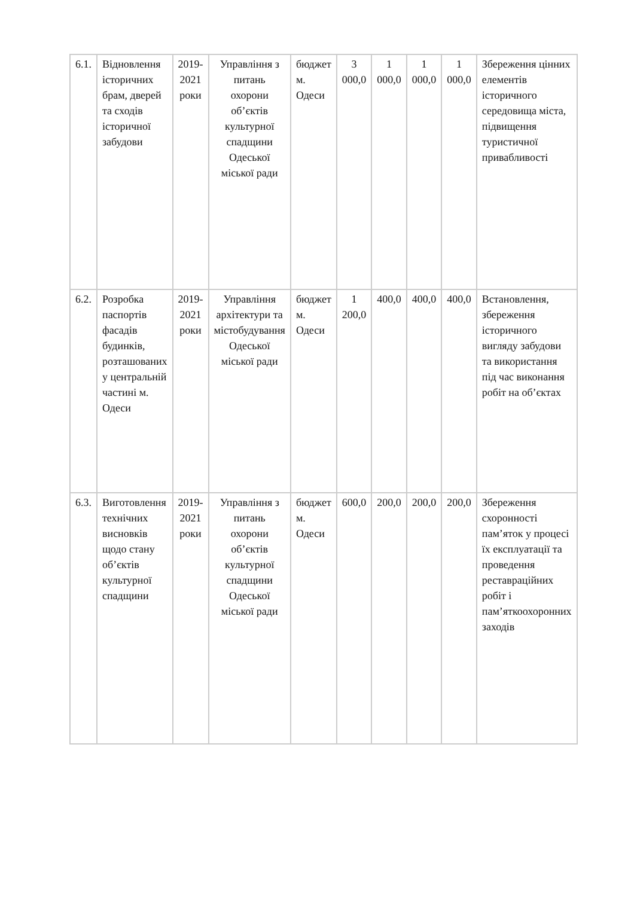| 6.1. | Відновлення історичних брам, дверей та сходів історичної забудови | 2019-2021 роки | Управління з питань охорони об’єктів культурної спадщини Одеської міської ради | бюджет м. Одеси | 3 000,0 | 1 000,0 | 1 000,0 | 1 000,0 | Збереження цінних елементів історичного середовища міста, підвищення туристичної привабливості |
| 6.2. | Розробка паспортів фасадів будинків, розташованих у центральній частині м. Одеси | 2019-2021 роки | Управління архітектури та містобудування Одеської міської ради | бюджет м. Одеси | 1 200,0 | 400,0 | 400,0 | 400,0 | Встановлення, збереження історичного вигляду забудови та використання під час виконання робіт на об’єктах |
| 6.3. | Виготовлення технічних висновків щодо стану об’єктів культурної спадщини | 2019-2021 роки | Управління з питань охорони об’єктів культурної спадщини Одеської міської ради | бюджет м. Одеси | 600,0 | 200,0 | 200,0 | 200,0 | Збереження схоронності пам’яток у процесі їх експлуатації та проведення реставраційних робіт і пам’яткоохоронних заходів |